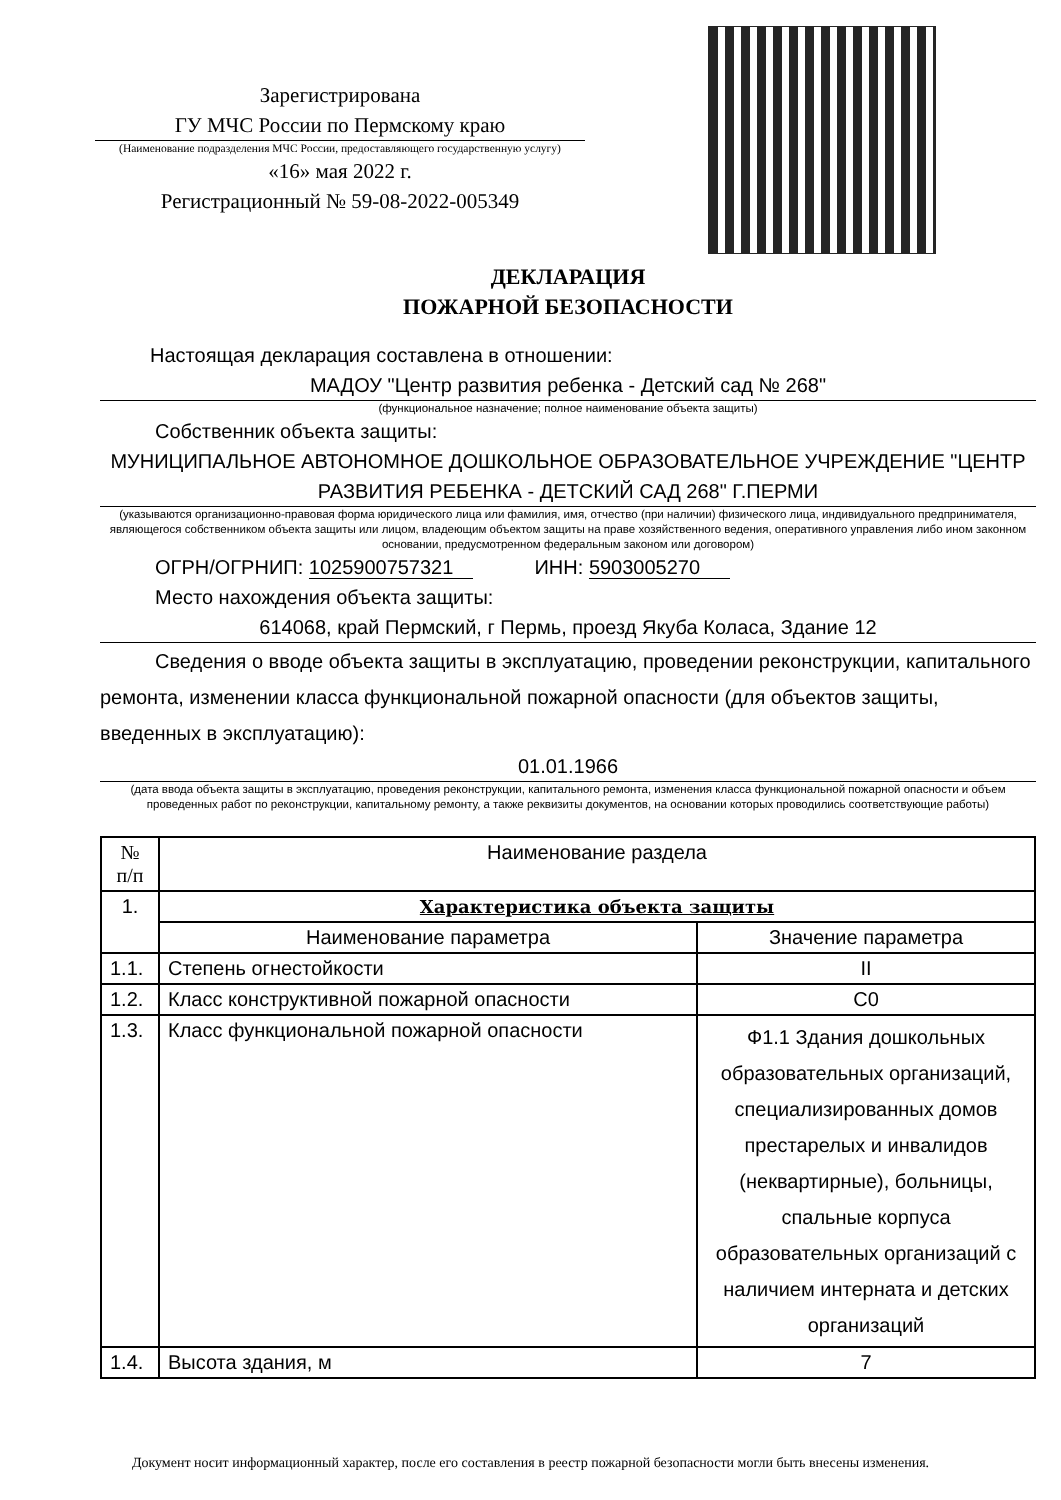Зарегистрирована
ГУ МЧС России по Пермскому краю
(Наименование подразделения МЧС России, предоставляющего государственную услугу)
«16» мая 2022 г.
Регистрационный № 59-08-2022-005349
ДЕКЛАРАЦИЯ
ПОЖАРНОЙ БЕЗОПАСНОСТИ
Настоящая декларация составлена в отношении:
МАДОУ "Центр развития ребенка - Детский сад № 268"
(функциональное назначение; полное наименование объекта защиты)
Собственник объекта защиты:
МУНИЦИПАЛЬНОЕ АВТОНОМНОЕ ДОШКОЛЬНОЕ ОБРАЗОВАТЕЛЬНОЕ УЧРЕЖДЕНИЕ "ЦЕНТР РАЗВИТИЯ РЕБЕНКА - ДЕТСКИЙ САД 268" Г.ПЕРМИ
(указываются организационно-правовая форма юридического лица или фамилия, имя, отчество (при наличии) физического лица, индивидуального предпринимателя, являющегося собственником объекта защиты или лицом, владеющим объектом защиты на праве хозяйственного ведения, оперативного управления либо ином законном основании, предусмотренном федеральным законом или договором)
ОГРН/ОГРНИП: 1025900757321 ИНН: 5903005270
Место нахождения объекта защиты:
614068, край Пермский, г Пермь, проезд Якуба Коласа, Здание 12
Сведения о вводе объекта защиты в эксплуатацию, проведении реконструкции, капитального ремонта, изменении класса функциональной пожарной опасности (для объектов защиты, введенных в эксплуатацию):
01.01.1966
(дата ввода объекта защиты в эксплуатацию, проведения реконструкции, капитального ремонта, изменения класса функциональной пожарной опасности и объем проведенных работ по реконструкции, капитальному ремонту, а также реквизиты документов, на основании которых проводились соответствующие работы)
| № п/п | Наименование раздела | |
| --- | --- | --- |
| 1. | Характеристика объекта защиты | |
| | Наименование параметра | Значение параметра |
| 1.1. | Степень огнестойкости | II |
| 1.2. | Класс конструктивной пожарной опасности | С0 |
| 1.3. | Класс функциональной пожарной опасности | Ф1.1 Здания дошкольных образовательных организаций, специализированных домов престарелых и инвалидов (неквартирные), больницы, спальные корпуса образовательных организаций с наличием интерната и детских организаций |
| 1.4. | Высота здания, м | 7 |
Документ носит информационный характер, после его составления в реестр пожарной безопасности могли быть внесены изменения.